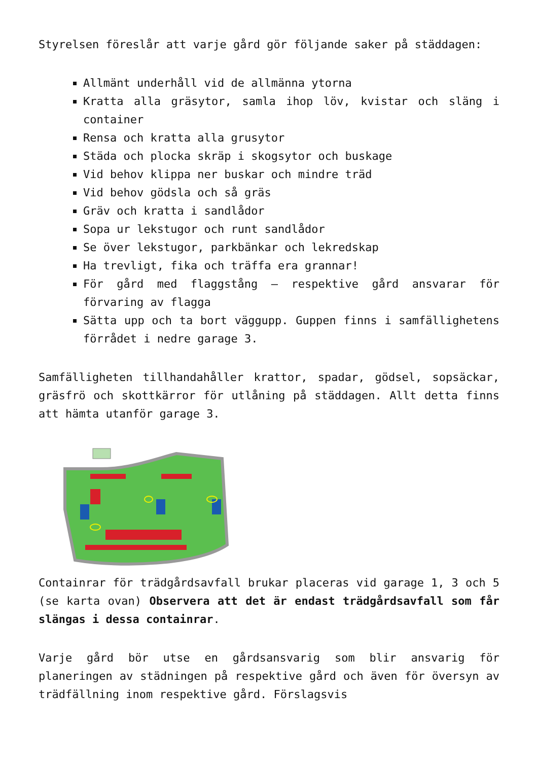Styrelsen föreslår att varje gård gör följande saker på städdagen:
Allmänt underhåll vid de allmänna ytorna
Kratta alla gräsytor, samla ihop löv, kvistar och släng i container
Rensa och kratta alla grusytor
Städa och plocka skräp i skogsytor och buskage
Vid behov klippa ner buskar och mindre träd
Vid behov gödsla och så gräs
Gräv och kratta i sandlådor
Sopa ur lekstugor och runt sandlådor
Se över lekstugor, parkbänkar och lekredskap
Ha trevligt, fika och träffa era grannar!
För gård med flaggstång – respektive gård ansvarar för förvaring av flagga
Sätta upp och ta bort väggupp. Guppen finns i samfällighetens förrådet i nedre garage 3.
Samfälligheten tillhandahåller krattor, spadar, gödsel, sopsäckar, gräsfrö och skottkärror för utlåning på städdagen. Allt detta finns att hämta utanför garage 3.
Containrar för trädgårdsavfall brukar placeras vid garage 1, 3 och 5 (se karta ovan) Observera att det är endast trädgårdsavfall som får slängas i dessa containrar.
Varje gård bör utse en gårdsansvarig som blir ansvarig för planeringen av städningen på respektive gård och även för översyn av trädfällning inom respektive gård. Förslagsvis